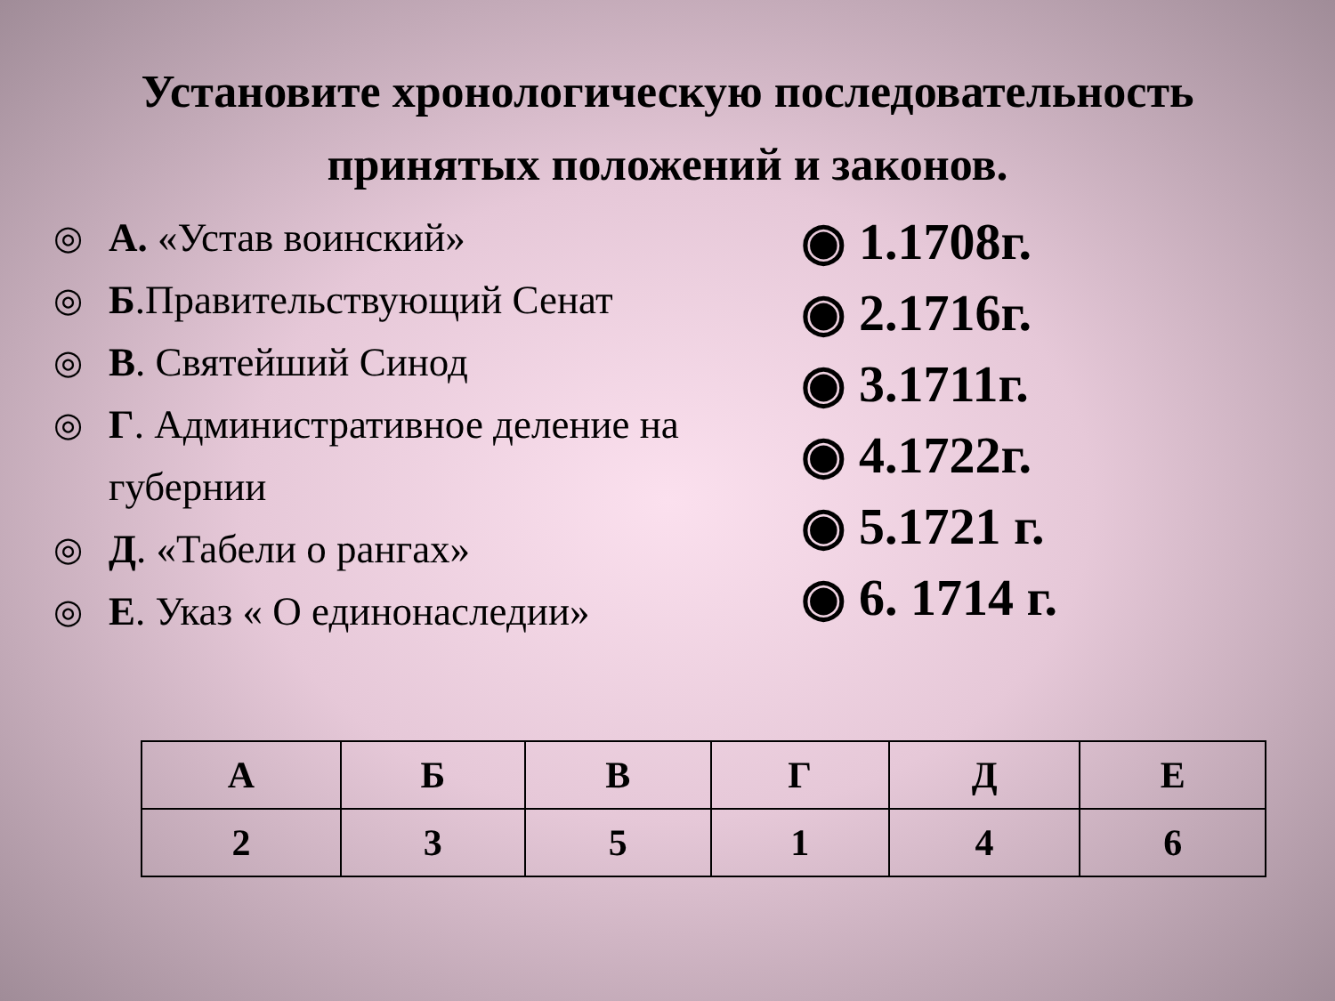Установите хронологическую последовательность принятых положений и законов.
◎ А. «Устав воинский»
◎ Б.Правительствующий Сенат
◎ В. Святейший Синод
◎ Г. Административное деление на губернии
◎ Д. «Табели о рангах»
◎ Е. Указ « О единонаследии»
◉ 1.1708г.
◉ 2.1716г.
◉ 3.1711г.
◉ 4.1722г.
◉ 5.1721 г.
◉ 6. 1714 г.
| А | Б | В | Г | Д | Е |
| --- | --- | --- | --- | --- | --- |
| 2 | 3 | 5 | 1 | 4 | 6 |